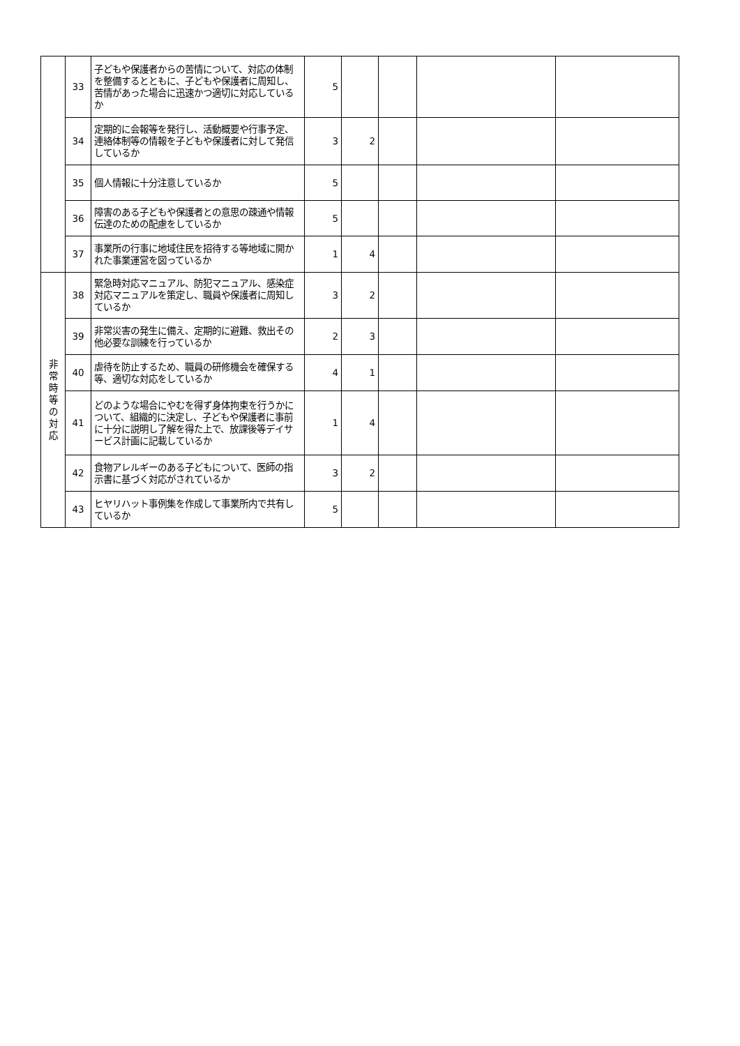| | 33 | 子どもや保護者からの苦情について、対応の体制を整備するとともに、子どもや保護者に周知し、苦情があった場合に迅速かつ適切に対応しているか | 5 | | | | |
| | 34 | 定期的に会報等を発行し、活動概要や行事予定、連絡体制等の情報を子どもや保護者に対して発信しているか | 3 | 2 | | | |
| | 35 | 個人情報に十分注意しているか | 5 | | | | |
| | 36 | 障害のある子どもや保護者との意思の疎通や情報伝達のための配慮をしているか | 5 | | | | |
| | 37 | 事業所の行事に地域住民を招待する等地域に開かれた事業運営を図っているか | 1 | 4 | | | |
| 非 常 時 等 の 対 応 | 38 | 緊急時対応マニュアル、防犯マニュアル、感染症対応マニュアルを策定し、職員や保護者に周知しているか | 3 | 2 | | | |
| | 39 | 非常災害の発生に備え、定期的に避難、救出その他必要な訓練を行っているか | 2 | 3 | | | |
| | 40 | 虐待を防止するため、職員の研修機会を確保する等、適切な対応をしているか | 4 | 1 | | | |
| | 41 | どのような場合にやむを得ず身体拘束を行うかについて、組織的に決定し、子どもや保護者に事前に十分に説明し了解を得た上で、放課後等デイサービス計画に記載しているか | 1 | 4 | | | |
| | 42 | 食物アレルギーのある子どもについて、医師の指示書に基づく対応がされているか | 3 | 2 | | | |
| | 43 | ヒヤリハット事例集を作成して事業所内で共有しているか | 5 | | | | |